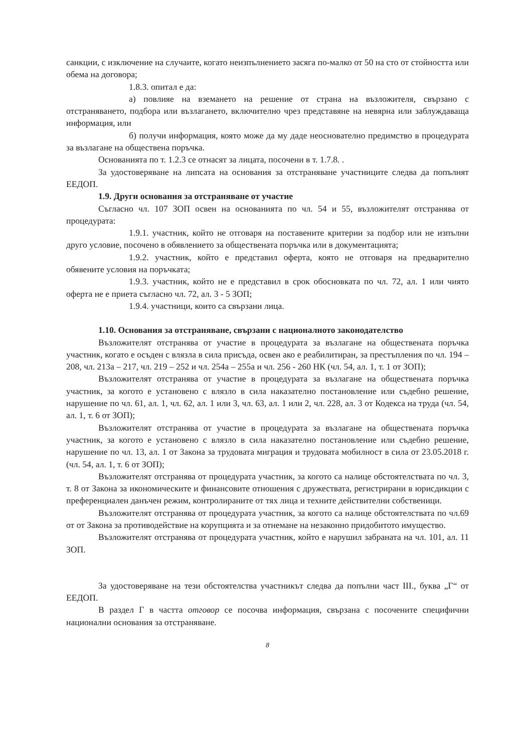санкции, с изключение на случаите, когато неизпълнението засяга по-малко от 50 на сто от стойността или обема на договора;
1.8.3. опитал е да:
а) повлияе на вземането на решение от страна на възложителя, свързано с отстраняването, подбора или възлагането, включително чрез представяне на невярна или заблуждаваща информация, или
б) получи информация, която може да му даде неоснователно предимство в процедурата за възлагане на обществена поръчка.
Основанията по т. 1.2.3 се отнасят за лицата, посочени в т. 1.7.8. .
За удостоверяване на липсата на основания за отстраняване участниците следва да попълнят ЕЕДОП.
1.9. Други основания за отстраняване от участие
Съгласно чл. 107 ЗОП освен на основанията по чл. 54 и 55, възложителят отстранява от процедурата:
1.9.1. участник, който не отговаря на поставените критерии за подбор или не изпълни друго условие, посочено в обявлението за обществената поръчка или в документацията;
1.9.2. участник, който е представил оферта, която не отговаря на предварително обявените условия на поръчката;
1.9.3. участник, който не е представил в срок обосновката по чл. 72, ал. 1 или чиято оферта не е приета съгласно чл. 72, ал. 3 - 5 ЗОП;
1.9.4. участници, които са свързани лица.
1.10. Основания за отстраняване, свързани с националното законодателство
Възложителят отстранява от участие в процедурата за възлагане на обществената поръчка участник, когато е осъден с влязла в сила присъда, освен ако е реабилитиран, за престъпления по чл. 194 – 208, чл. 213а – 217, чл. 219 – 252 и чл. 254а – 255а и чл. 256 - 260 НК (чл. 54, ал. 1, т. 1 от ЗОП);
Възложителят отстранява от участие в процедурата за възлагане на обществената поръчка участник, за когото е установено с влязло в сила наказателно постановление или съдебно решение, нарушение по чл. 61, ал. 1, чл. 62, ал. 1 или 3, чл. 63, ал. 1 или 2, чл. 228, ал. 3 от Кодекса на труда (чл. 54, ал. 1, т. 6 от ЗОП);
Възложителят отстранява от участие в процедурата за възлагане на обществената поръчка участник, за когото е установено с влязло в сила наказателно постановление или съдебно решение, нарушение по чл. 13, ал. 1 от Закона за трудовата миграция и трудовата мобилност в сила от 23.05.2018 г. (чл. 54, ал. 1, т. 6 от ЗОП);
Възложителят отстранява от процедурата участник, за когото са налице обстоятелствата по чл. 3, т. 8 от Закона за икономическите и финансовите отношения с дружествата, регистрирани в юрисдикции с преференциален данъчен режим, контролираните от тях лица и техните действителни собственици.
Възложителят отстранява от процедурата участник, за когото са налице обстоятелствата по чл.69 от от Закона за противодействие на корупцията и за отнемане на незаконно придобитото имущество.
Възложителят отстранява от процедурата участник, който е нарушил забраната на чл. 101, ал. 11 ЗОП.
За удостоверяване на тези обстоятелства участникът следва да попълни част III., буква „Г“ от ЕЕДОП.
В раздел Г в частта отговор се посочва информация, свързана с посочените специфични национални основания за отстраняване.
8